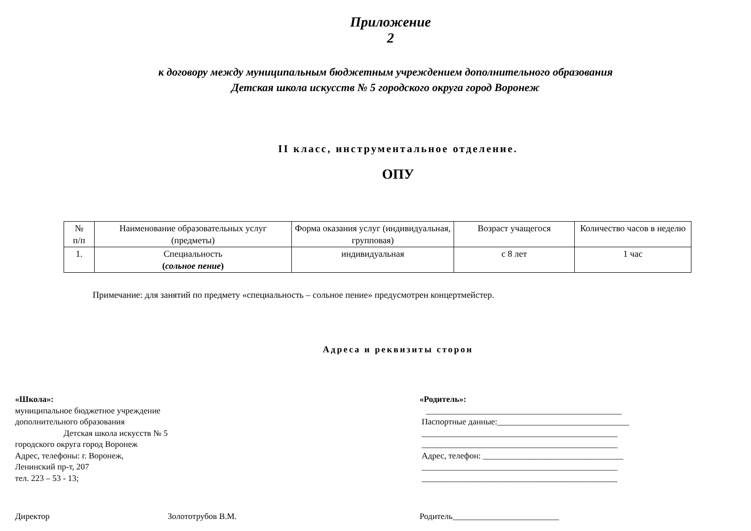Приложение 2
к договору между муниципальным бюджетным учреждением дополнительного образования Детская школа искусств № 5 городского округа город Воронеж
II класс, инструментальное отделение.
ОПУ
| № п/п | Наименование образовательных услуг (предметы) | Форма оказания услуг (индивидуальная, групповая) | Возраст учащегося | Количество часов в неделю |
| --- | --- | --- | --- | --- |
| 1. | Специальность ( сольное пение ) | индивидуальная | с 8 лет | 1 час |
Примечание: для занятий по предмету «специальность – сольное пение» предусмотрен концертмейстер.
Адреса и реквизиты сторон
«Школа»:
муниципальное бюджетное учреждение
дополнительного образования
Детская школа искусств № 5
городского округа город Воронеж
Адрес, телефоны: г. Воронеж,
Ленинский пр-т, 207
тел. 223 – 53 - 13;
«Родитель»:
______________________________________________
Паспортные данные:_______________________________
______________________________________________
______________________________________________
Адрес, телефон: _________________________________
______________________________________________
______________________________________________
Директор Золототрубов В.М. Родитель_________________________